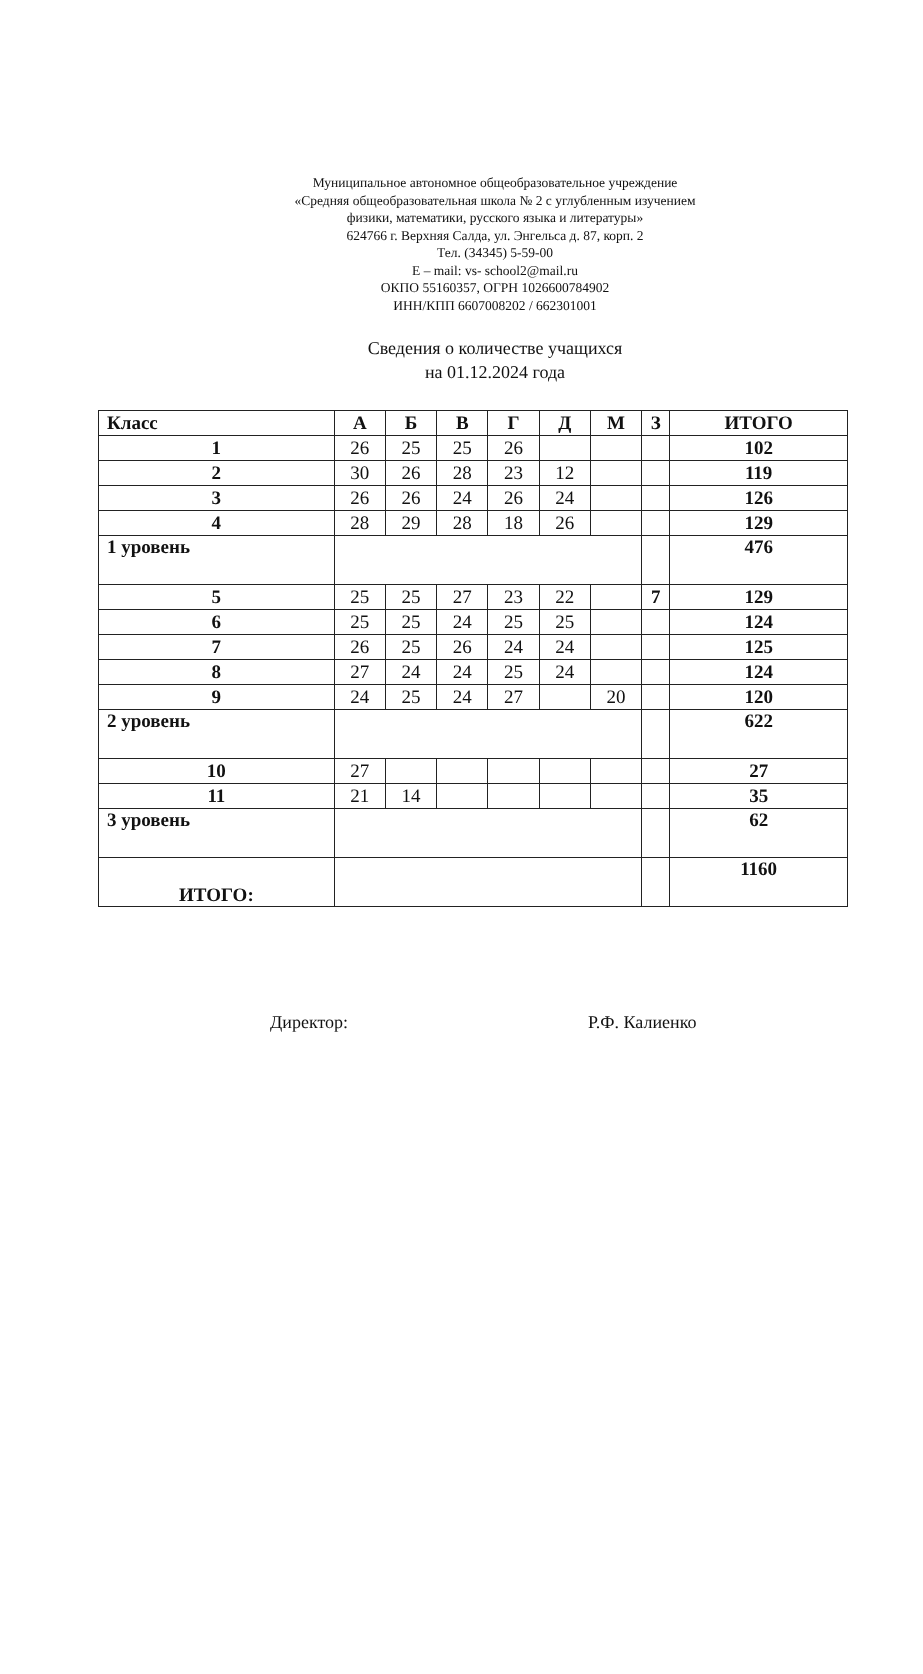Муниципальное автономное общеобразовательное учреждение
«Средняя общеобразовательная школа № 2 с углубленным изучением
физики, математики, русского языка и литературы»
624766 г. Верхняя Салда, ул. Энгельса д. 87, корп. 2
Тел. (34345) 5-59-00
E – mail: vs- school2@mail.ru
ОКПО 55160357, ОГРН 1026600784902
ИНН/КПП 6607008202 / 662301001
Сведения о количестве учащихся
на 01.12.2024 года
| Класс | А | Б | В | Г | Д | М | З | ИТОГО |
| --- | --- | --- | --- | --- | --- | --- | --- | --- |
| 1 | 26 | 25 | 25 | 26 | | | | 102 |
| 2 | 30 | 26 | 28 | 23 | 12 | | | 119 |
| 3 | 26 | 26 | 24 | 26 | 24 | | | 126 |
| 4 | 28 | 29 | 28 | 18 | 26 | | | 129 |
| 1 уровень | | | | | | | | 476 |
| 5 | 25 | 25 | 27 | 23 | 22 | | 7 | 129 |
| 6 | 25 | 25 | 24 | 25 | 25 | | | 124 |
| 7 | 26 | 25 | 26 | 24 | 24 | | | 125 |
| 8 | 27 | 24 | 24 | 25 | 24 | | | 124 |
| 9 | 24 | 25 | 24 | 27 | | 20 | | 120 |
| 2 уровень | | | | | | | | 622 |
| 10 | 27 | | | | | | | 27 |
| 11 | 21 | 14 | | | | | | 35 |
| 3 уровень | | | | | | | | 62 |
| ИТОГО: | | | | | | | | 1160 |
Директор: Р.Ф. Калиенко